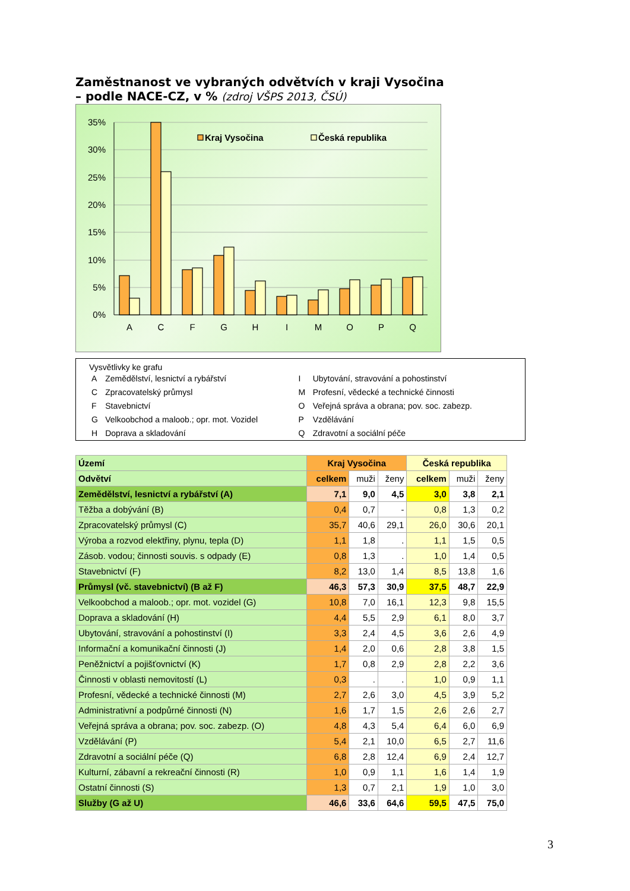Zaměstnanost ve vybraných odvětvích v kraji Vysočina
– podle NACE-CZ, v % (zdroj VŠPS 2013, ČSÚ)
35%
30%
25%
20%
15%
10%
5%
0%
Kraj Vysočina
Česká republika
A
C
F
G
H
I
M
O
P
Q
Vysvětlivky ke grafu
| A | Zemědělství, lesnictví a rybářství | I | Ubytování, stravování a pohostinství |
| C | Zpracovatelský průmysl | M | Profesní, vědecké a technické činnosti |
| F | Stavebnictví | O | Veřejná správa a obrana; pov. soc. zabezp. |
| G | Velkoobchod a maloob.; opr. mot. Vozidel | P | Vzdělávání |
| H | Doprava a skladování | Q | Zdravotní a sociální péče |
| Území | Kraj Vysočina | | | Česká republika | | |
| --- | --- | --- | --- | --- | --- | --- |
| Odvětví | celkem | muži | ženy | celkem | muži | ženy |
| Zemědělství, lesnictví a rybářství (A) | 7,1 | 9,0 | 4,5 | 3,0 | 3,8 | 2,1 |
| Těžba a dobývání (B) | 0,4 | 0,7 | - | 0,8 | 1,3 | 0,2 |
| Zpracovatelský průmysl (C) | 35,7 | 40,6 | 29,1 | 26,0 | 30,6 | 20,1 |
| Výroba a rozvod elektřiny, plynu, tepla (D) | 1,1 | 1,8 | . | 1,1 | 1,5 | 0,5 |
| Zásob. vodou; činnosti souvis. s odpady (E) | 0,8 | 1,3 | . | 1,0 | 1,4 | 0,5 |
| Stavebnictví (F) | 8,2 | 13,0 | 1,4 | 8,5 | 13,8 | 1,6 |
| Průmysl (vč. stavebnictví) (B až F) | 46,3 | 57,3 | 30,9 | 37,5 | 48,7 | 22,9 |
| Velkoobchod a maloob.; opr. mot. vozidel (G) | 10,8 | 7,0 | 16,1 | 12,3 | 9,8 | 15,5 |
| Doprava a skladování (H) | 4,4 | 5,5 | 2,9 | 6,1 | 8,0 | 3,7 |
| Ubytování, stravování a pohostinství (I) | 3,3 | 2,4 | 4,5 | 3,6 | 2,6 | 4,9 |
| Informační a komunikační činnosti (J) | 1,4 | 2,0 | 0,6 | 2,8 | 3,8 | 1,5 |
| Peněžnictví a pojišťovnictví (K) | 1,7 | 0,8 | 2,9 | 2,8 | 2,2 | 3,6 |
| Činnosti v oblasti nemovitostí (L) | 0,3 | . | . | 1,0 | 0,9 | 1,1 |
| Profesní, vědecké a technické činnosti (M) | 2,7 | 2,6 | 3,0 | 4,5 | 3,9 | 5,2 |
| Administrativní a podpůrné činnosti (N) | 1,6 | 1,7 | 1,5 | 2,6 | 2,6 | 2,7 |
| Veřejná správa a obrana; pov. soc. zabezp. (O) | 4,8 | 4,3 | 5,4 | 6,4 | 6,0 | 6,9 |
| Vzdělávání (P) | 5,4 | 2,1 | 10,0 | 6,5 | 2,7 | 11,6 |
| Zdravotní a sociální péče (Q) | 6,8 | 2,8 | 12,4 | 6,9 | 2,4 | 12,7 |
| Kulturní, zábavní a rekreační činnosti (R) | 1,0 | 0,9 | 1,1 | 1,6 | 1,4 | 1,9 |
| Ostatní činnosti (S) | 1,3 | 0,7 | 2,1 | 1,9 | 1,0 | 3,0 |
| Služby (G až U) | 46,6 | 33,6 | 64,6 | 59,5 | 47,5 | 75,0 |
3